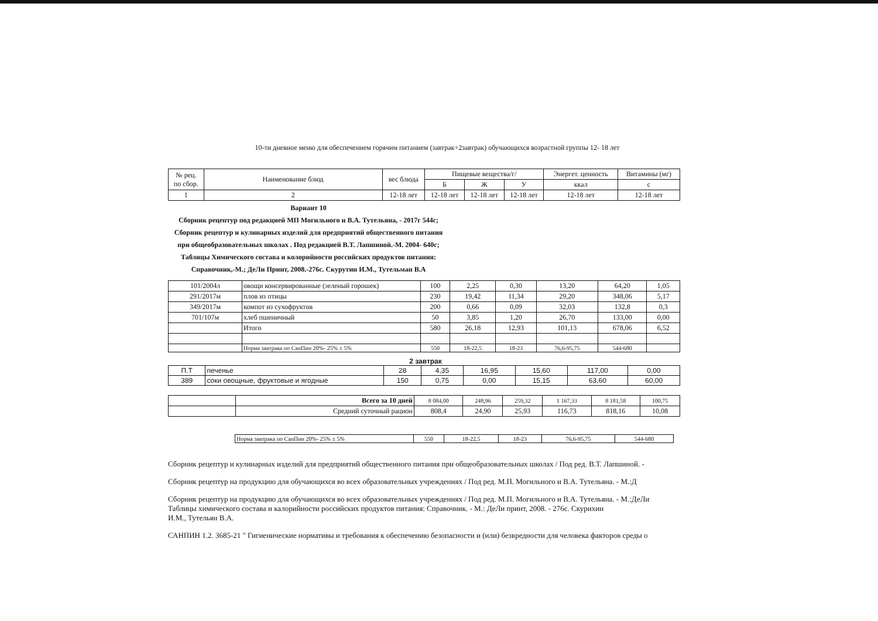10-ти дневное меню для обеспечением горячим питанием (завтрак+2завтрак) обучающихся возрастной группы 12- 18 лет
| № рец. по сбор. | Наименование блюд | вес блюда | Пищевые вещества/г/ | | | Энергет. ценность | Витамины (мг) |
| --- | --- | --- | --- | --- | --- | --- | --- |
| | | | Б | Ж | У | ккал | с |
| 1 | 2 | 12-18 лет | 12-18 лет | 12-18 лет | 12-18 лет | 12-18 лет | 12-18 лет |
Вариант 10
Сборник рецептур под редакцией МП Могильного и В.А. Тутельяна, - 2017г 544с; Сборник рецептур и кулинарных изделий для предприятий общественного питания при общеобразовательных школах . Под редакцией В.Т. Лапшиной.-М. 2004- 640с; Таблицы Химического состава и колорийности российских продуктов питания: Справочник,-М.; ДеЛи Принт, 2008.-276с. Скурутин И.М., Тутельман В.А
| 101/2004л | овощи консервированные (зеленый горошек) | 100 | 2,25 | 0,30 | 13,20 | 64,20 | 1,05 |
| 291/2017м | плов из птицы | 230 | 19,42 | 11,34 | 29,20 | 348,06 | 5,17 |
| 349/2017м | компот из сухофруктов | 200 | 0,66 | 0,09 | 32,03 | 132,8 | 0,3 |
| 701/107м | хлеб пшеничный | 50 | 3,85 | 1,20 | 26,70 | 133,00 | 0,00 |
| | Итого | 580 | 26,18 | 12,93 | 101,13 | 678,06 | 6,52 |
| | Норма завтрака по СанПин 20%- 25% ± 5% | 550 | 18-22,5 | 18-23 | 76,6-95,75 | 544-680 | |
2 завтрак
| П.Т | печенье | 28 | 4,35 | 16,95 | 15,60 | 117,00 | 0,00 |
| 389 | соки овощные, фруктовые и ягодные | 150 | 0,75 | 0,00 | 15,15 | 63,60 | 60,00 |
| | Всего за 10 дней | 8 084,00 | 248,96 | 259,32 | 1 167,33 | 8 181,58 | 100,75 |
| | Средний суточный рацион | 808,4 | 24,90 | 25,93 | 116,73 | 818,16 | 10,08 |
| | Норма завтрака по СанПин 20%- 25% ± 5% | 550 | 18-22,5 | 18-23 | 76,6-95,75 | 544-680 | |
Сборник рецептур и кулинарных изделий для предприятий общественного питания при общеобразовательных школах / Под ред. В.Т. Лапшиной. -
Сборник рецептур на продукцию для обучающихся во всех образовательных учреждениях / Под ред. М.П. Могильного и В.А. Тутельяна. - М.:Д
Сборник рецептур на продукцию для обучающихся во всех образовательных учреждениях / Под ред. М.П. Могильного и В.А. Тутельяна. - М.:ДеЛи
Таблицы химического состава и калорийности российских продуктов питания: Справочник. - М.: ДеЛи принт, 2008. - 276с. Скурихин
И.М., Тутельян В.А.
САНПИН 1.2. 3685-21 " Гигиенические нормативы и требования к обеспечению безопасности и (или) безвредности для человека факторов среды о